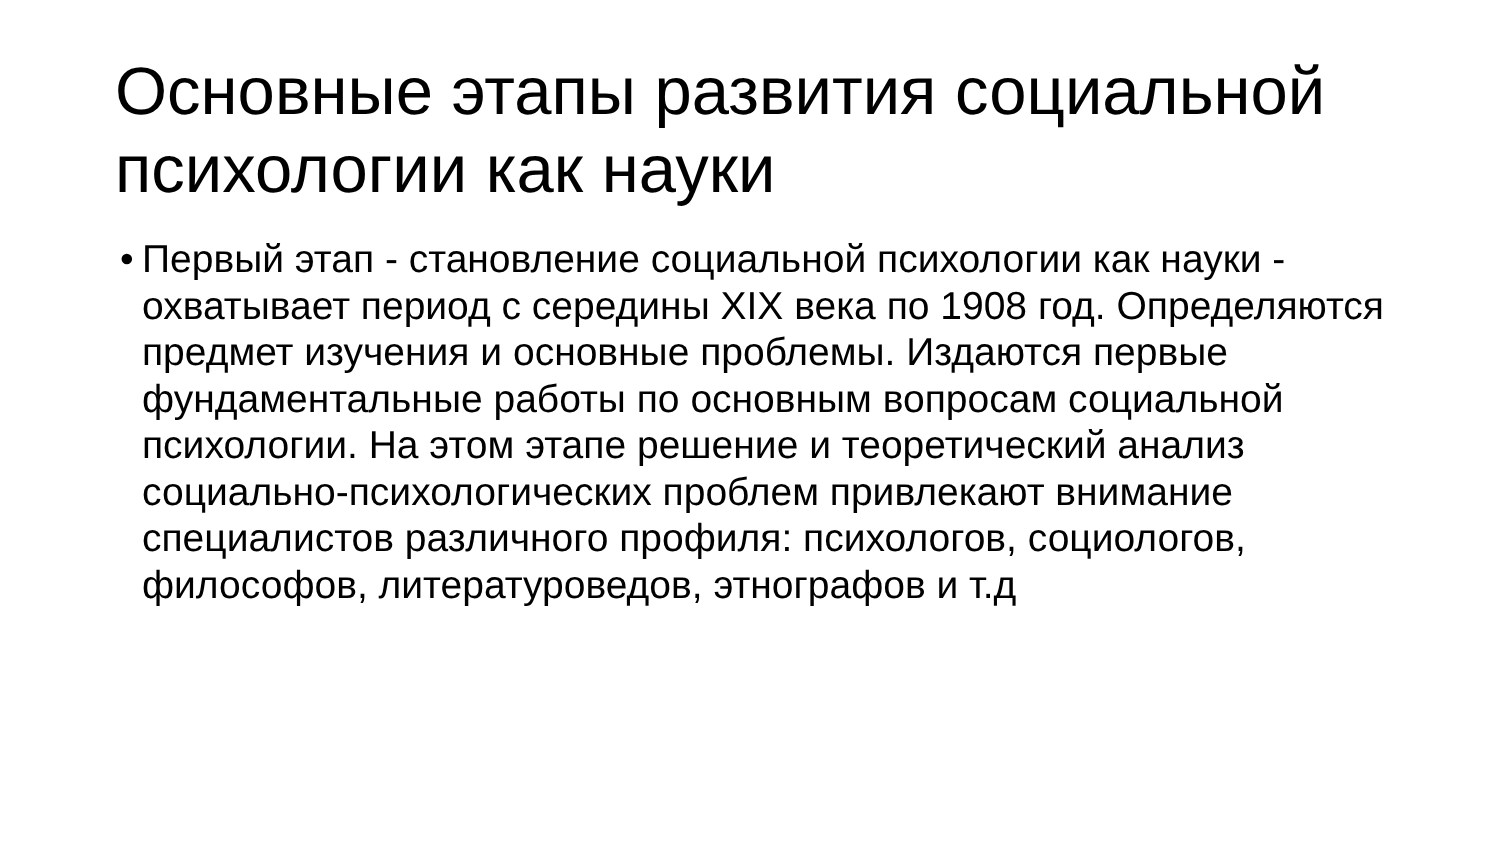Основные этапы развития социальной психологии как науки
• Первый этап - становление социальной психологии как науки - охватывает период с середины XIX века по 1908 год. Определяются предмет изучения и основные проблемы. Издаются первые фундаментальные работы по основным вопросам социальной психологии. На этом этапе решение и теоретический анализ социально-психологических проблем привлекают внимание специалистов различного профиля: психологов, социологов, философов, литературоведов, этнографов и т.д